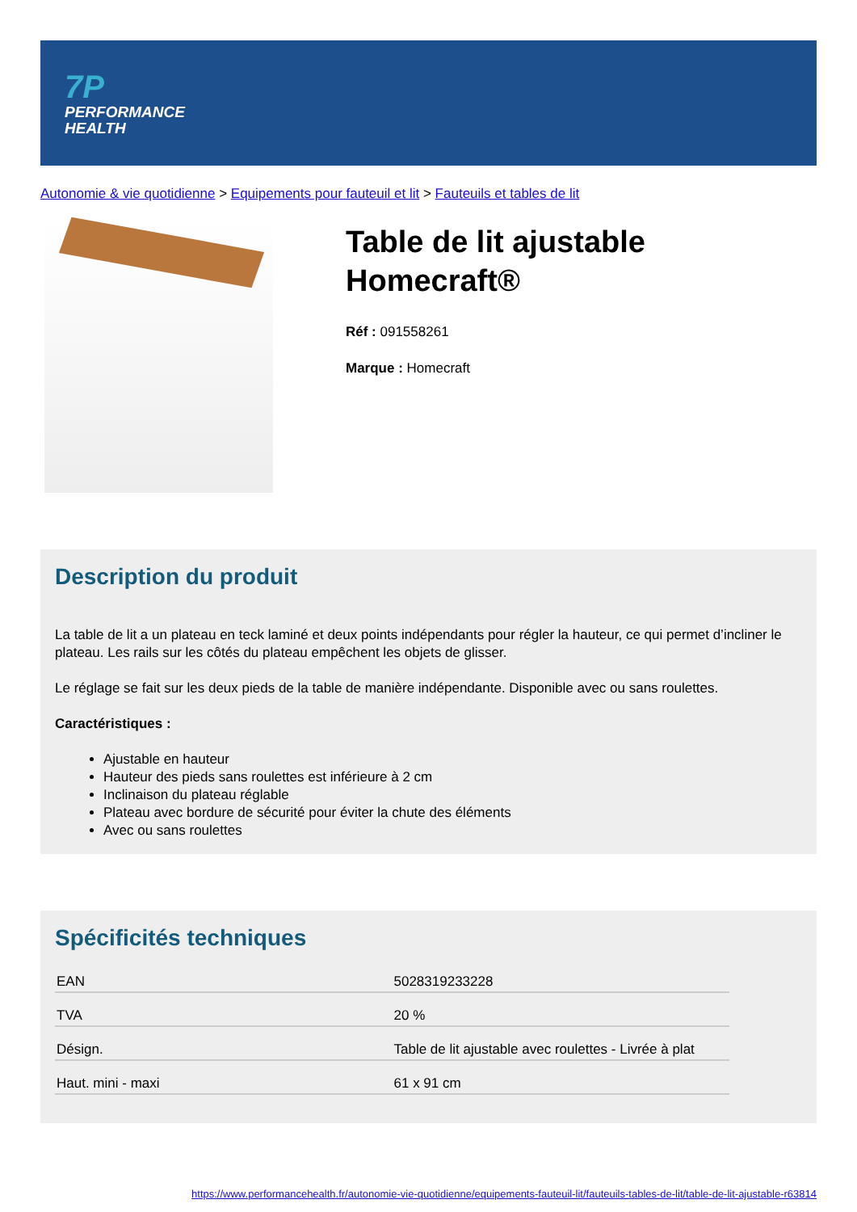7P
PERFORMANCE
HEALTH
Autonomie & vie quotidienne > Equipements pour fauteuil et lit > Fauteuils et tables de lit
Table de lit ajustable Homecraft®
Réf : 091558261
Marque : Homecraft
Description du produit
La table de lit a un plateau en teck laminé et deux points indépendants pour régler la hauteur, ce qui permet d’incliner le plateau. Les rails sur les côtés du plateau empêchent les objets de glisser.
Le réglage se fait sur les deux pieds de la table de manière indépendante. Disponible avec ou sans roulettes.
Caractéristiques :
Ajustable en hauteur
Hauteur des pieds sans roulettes est inférieure à 2 cm
Inclinaison du plateau réglable
Plateau avec bordure de sécurité pour éviter la chute des éléments
Avec ou sans roulettes
Spécificités techniques
| EAN | 5028319233228 |
| TVA | 20 % |
| Désign. | Table de lit ajustable avec roulettes - Livrée à plat |
| Haut. mini - maxi | 61 x 91 cm |
https://www.performancehealth.fr/autonomie-vie-quotidienne/equipements-fauteuil-lit/fauteuils-tables-de-lit/table-de-lit-ajustable-r63814